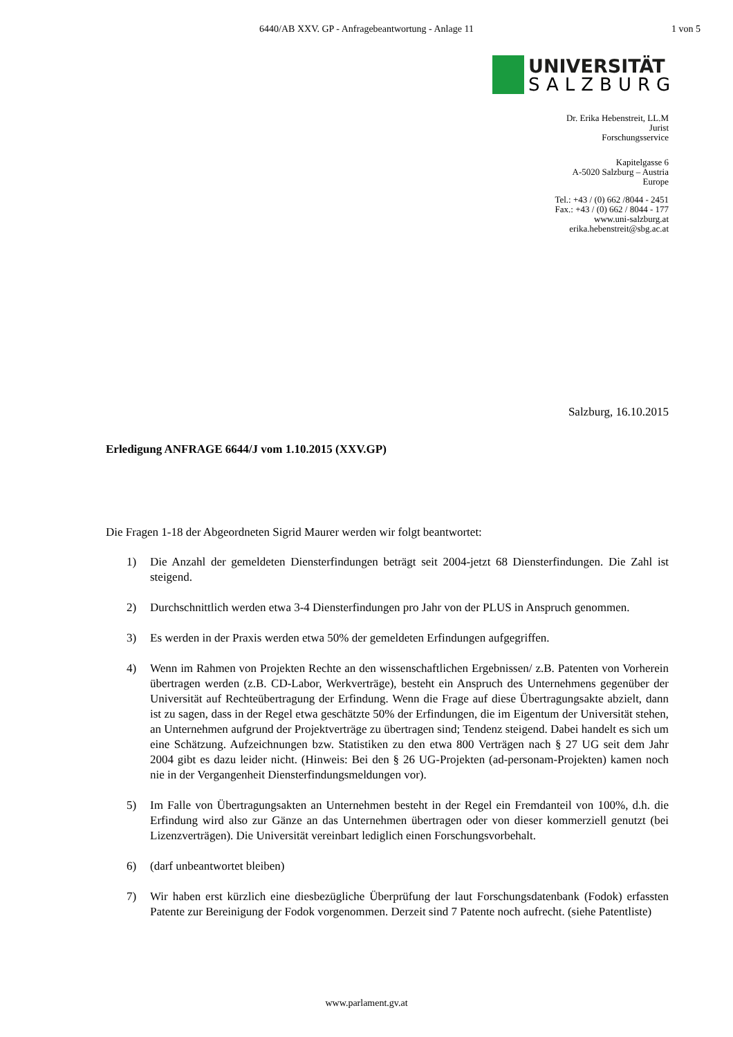6440/AB XXV. GP - Anfragebeantwortung - Anlage 11
1 von 5
UNIVERSITÄT
SALZBURG
Dr. Erika Hebenstreit, LL.M
Jurist
Forschungsservice
Kapitelgasse 6
A-5020 Salzburg – Austria
Europe
Tel.: +43 / (0) 662 /8044 - 2451
Fax.: +43 / (0) 662 / 8044 - 177
www.uni-salzburg.at
erika.hebenstreit@sbg.ac.at
Salzburg, 16.10.2015
Erledigung ANFRAGE 6644/J vom 1.10.2015 (XXV.GP)
Die Fragen 1-18 der Abgeordneten Sigrid Maurer werden wir folgt beantwortet:
1) Die Anzahl der gemeldeten Diensterfindungen beträgt seit 2004-jetzt 68 Diensterfindungen. Die Zahl ist steigend.
2) Durchschnittlich werden etwa 3-4 Diensterfindungen pro Jahr von der PLUS in Anspruch genommen.
3) Es werden in der Praxis werden etwa 50% der gemeldeten Erfindungen aufgegriffen.
4) Wenn im Rahmen von Projekten Rechte an den wissenschaftlichen Ergebnissen/ z.B. Patenten von Vorherein übertragen werden (z.B. CD-Labor, Werkverträge), besteht ein Anspruch des Unternehmens gegenüber der Universität auf Rechteübertragung der Erfindung. Wenn die Frage auf diese Übertragungsakte abzielt, dann ist zu sagen, dass in der Regel etwa geschätzte 50% der Erfindungen, die im Eigentum der Universität stehen, an Unternehmen aufgrund der Projektverträge zu übertragen sind; Tendenz steigend. Dabei handelt es sich um eine Schätzung. Aufzeichnungen bzw. Statistiken zu den etwa 800 Verträgen nach § 27 UG seit dem Jahr 2004 gibt es dazu leider nicht. (Hinweis: Bei den § 26 UG-Projekten (ad-personam-Projekten) kamen noch nie in der Vergangenheit Diensterfindungsmeldungen vor).
5) Im Falle von Übertragungsakten an Unternehmen besteht in der Regel ein Fremdanteil von 100%, d.h. die Erfindung wird also zur Gänze an das Unternehmen übertragen oder von dieser kommerziell genutzt (bei Lizenzverträgen). Die Universität vereinbart lediglich einen Forschungsvorbehalt.
6) (darf unbeantwortet bleiben)
7) Wir haben erst kürzlich eine diesbezügliche Überprüfung der laut Forschungsdatenbank (Fodok) erfassten Patente zur Bereinigung der Fodok vorgenommen. Derzeit sind 7 Patente noch aufrecht. (siehe Patentliste)
www.parlament.gv.at